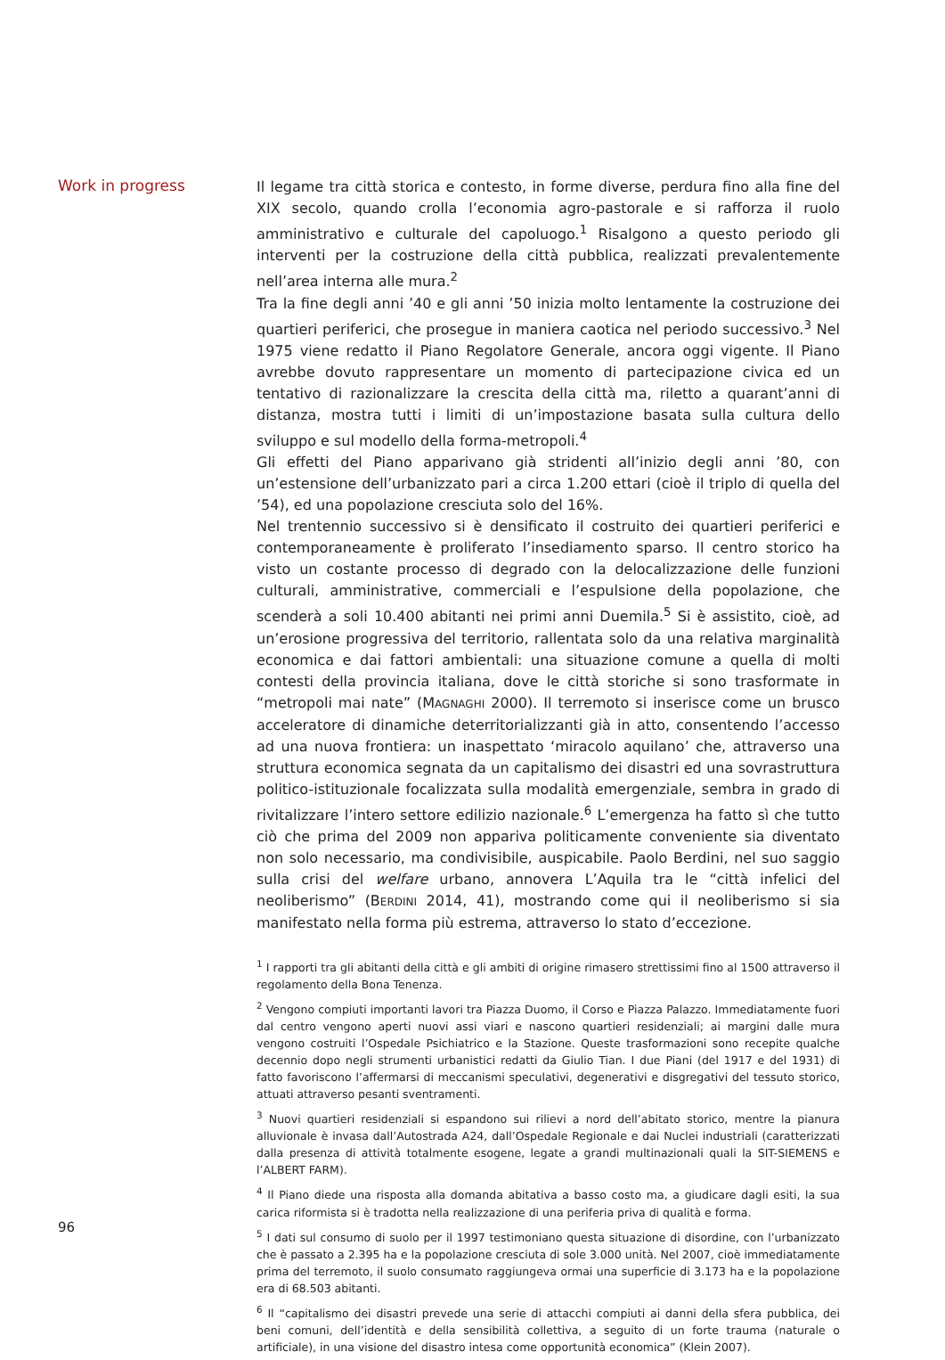Work in progress
Il legame tra città storica e contesto, in forme diverse, perdura fino alla fine del XIX secolo, quando crolla l’economia agro-pastorale e si rafforza il ruolo amministrativo e culturale del capoluogo.<sup>1</sup> Risalgono a questo periodo gli interventi per la costruzione della città pubblica, realizzati prevalentemente nell’area interna alle mura.<sup>2</sup>
Tra la fine degli anni ’40 e gli anni ’50 inizia molto lentamente la costruzione dei quartieri periferici, che prosegue in maniera caotica nel periodo successivo.<sup>3</sup> Nel 1975 viene redatto il Piano Regolatore Generale, ancora oggi vigente. Il Piano avrebbe dovuto rappresentare un momento di partecipazione civica ed un tentativo di razionalizzare la crescita della città ma, riletto a quarant’anni di distanza, mostra tutti i limiti di un’impostazione basata sulla cultura dello sviluppo e sul modello della forma-metropoli.<sup>4</sup>
Gli effetti del Piano apparivano già stridenti all’inizio degli anni ’80, con un’estensione dell’urbanizzato pari a circa 1.200 ettari (cioè il triplo di quella del ’54), ed una popolazione cresciuta solo del 16%.
Nel trentennio successivo si è densificato il costruito dei quartieri periferici e contemporaneamente è proliferato l’insediamento sparso. Il centro storico ha visto un costante processo di degrado con la delocalizzazione delle funzioni culturali, amministrative, commerciali e l’espulsione della popolazione, che scenderà a soli 10.400 abitanti nei primi anni Duemila.<sup>5</sup> Si è assistito, cioè, ad un’erosione progressiva del territorio, rallentata solo da una relativa marginalità economica e dai fattori ambientali: una situazione comune a quella di molti contesti della provincia italiana, dove le città storiche si sono trasformate in “metropoli mai nate” (MAGNAGHI 2000). Il terremoto si inserisce come un brusco acceleratore di dinamiche deterritorializzanti già in atto, consentendo l’accesso ad una nuova frontiera: un inaspettato ‘miracolo aquilano’ che, attraverso una struttura economica segnata da un capitalismo dei disastri ed una sovrastruttura politico-istituzionale focalizzata sulla modalità emergenziale, sembra in grado di rivitalizzare l’intero settore edilizio nazionale.<sup>6</sup> L’emergenza ha fatto sì che tutto ciò che prima del 2009 non appariva politicamente conveniente sia diventato non solo necessario, ma condivisibile, auspicabile. Paolo Berdini, nel suo saggio sulla crisi del welfare urbano, annovera L’Aquila tra le “città infelici del neoliberismo” (BERDINI 2014, 41), mostrando come qui il neoliberismo si sia manifestato nella forma più estrema, attraverso lo stato d’eccezione.
<sup>1</sup> I rapporti tra gli abitanti della città e gli ambiti di origine rimasero strettissimi fino al 1500 attraverso il regolamento della Bona Tenenza.
<sup>2</sup> Vengono compiuti importanti lavori tra Piazza Duomo, il Corso e Piazza Palazzo. Immediatamente fuori dal centro vengono aperti nuovi assi viari e nascono quartieri residenziali; ai margini dalle mura vengono costruiti l’Ospedale Psichiatrico e la Stazione. Queste trasformazioni sono recepite qualche decennio dopo negli strumenti urbanistici redatti da Giulio Tian. I due Piani (del 1917 e del 1931) di fatto favoriscono l’affermarsi di meccanismi speculativi, degenerativi e disgregativi del tessuto storico, attuati attraverso pesanti sventramenti.
<sup>3</sup> Nuovi quartieri residenziali si espandono sui rilievi a nord dell’abitato storico, mentre la pianura alluvionale è invasa dall’Autostrada A24, dall’Ospedale Regionale e dai Nuclei industriali (caratterizzati dalla presenza di attività totalmente esogene, legate a grandi multinazionali quali la SIT-SIEMENS e l’ALBERT FARM).
<sup>4</sup> Il Piano diede una risposta alla domanda abitativa a basso costo ma, a giudicare dagli esiti, la sua carica riformista si è tradotta nella realizzazione di una periferia priva di qualità e forma.
<sup>5</sup> I dati sul consumo di suolo per il 1997 testimoniano questa situazione di disordine, con l’urbanizzato che è passato a 2.395 ha e la popolazione cresciuta di sole 3.000 unità. Nel 2007, cioè immediatamente prima del terremoto, il suolo consumato raggiungeva ormai una superficie di 3.173 ha e la popolazione era di 68.503 abitanti.
<sup>6</sup> Il “capitalismo dei disastri prevede una serie di attacchi compiuti ai danni della sfera pubblica, dei beni comuni, dell’identità e della sensibilità collettiva, a seguito di un forte trauma (naturale o artificiale), in una visione del disastro intesa come opportunità economica” (Klein 2007).
96